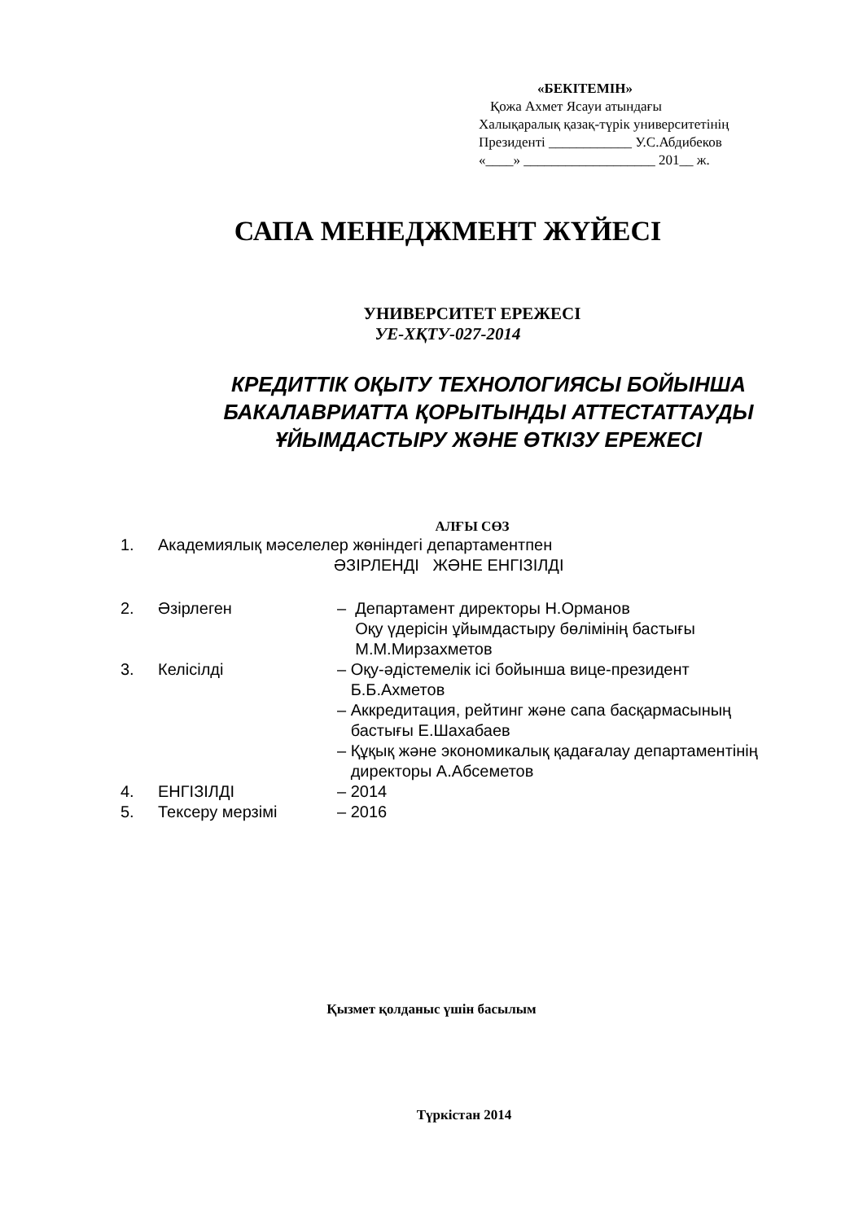«БЕКІТЕМІН»
Қожа Ахмет Ясауи атындағы
Халықаралық қазақ-түрік университетінің
Президенті ____________ У.С.Абдибеков
«____» ___________________ 201__ ж.
САПА МЕНЕДЖМЕНТ ЖҮЙЕСІ
УНИВЕРСИТЕТ ЕРЕЖЕСІ
УЕ-ХҚТУ-027-2014
КРЕДИТТІК ОҚЫТУ ТЕХНОЛОГИЯСЫ БОЙЫНША
БАКАЛАВРИАТТА ҚОРЫТЫНДЫ АТТЕСТАТТАУДЫ
ҰЙЫМДАСТЫРУ ЖӘНЕ ӨТКІЗУ ЕРЕЖЕСІ
АЛҒЫ СӨЗ
1. Академиялық мәселелер жөніндегі департаментпен
ӘЗІРЛЕНДІ ЖӘНЕ ЕНГІЗІЛДІ
2. Әзірлеген – Департамент директоры Н.Орманов
Оқу үдерісін ұйымдастыру бөлімінің бастығы
М.М.Мирзахметов
3. Келісілді – Оқу-әдістемелік ісі бойынша вице-президент
Б.Б.Ахметов
– Аккредитация, рейтинг және сапа басқармасының
бастығы Е.Шахабаев
– Құқық және экономикалық қадағалау департаментінің
директоры А.Абсеметов
4. ЕНГІЗІЛДІ – 2014
5. Тексеру мерзімі – 2016
Қызмет қолданыс үшін басылым
Түркістан 2014